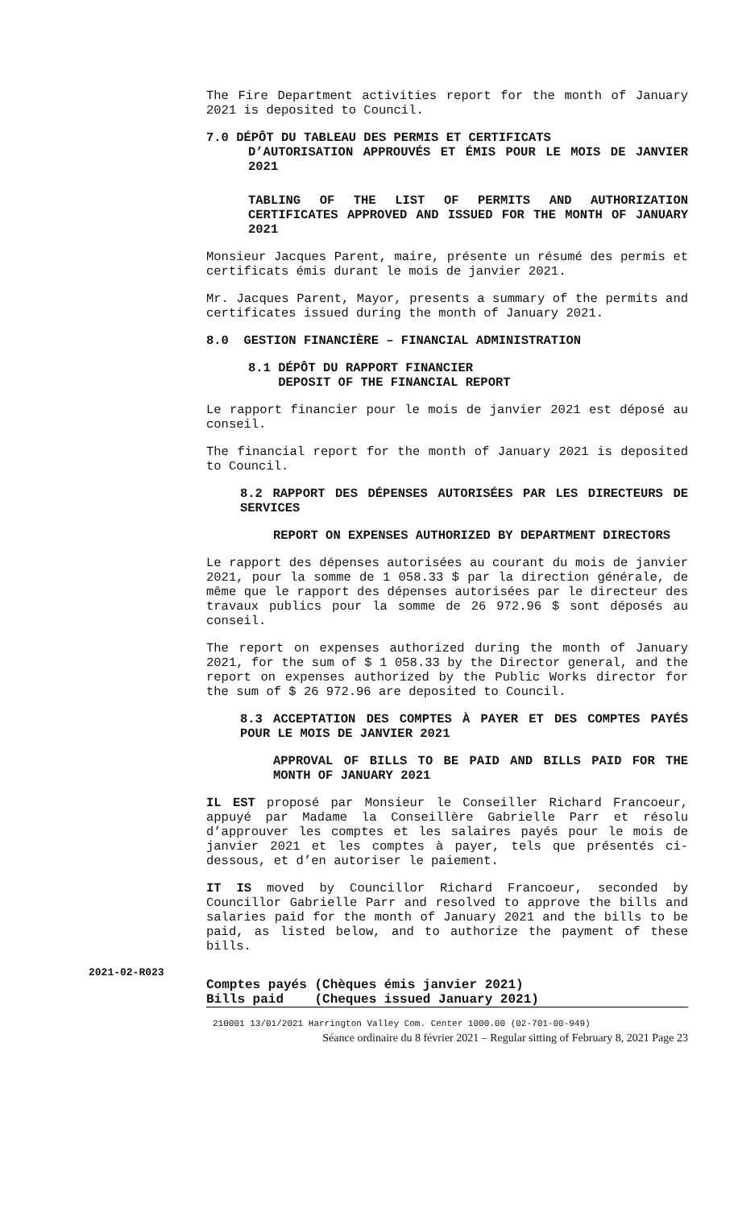The Fire Department activities report for the month of January 2021 is deposited to Council.
7.0 DÉPÔT DU TABLEAU DES PERMIS ET CERTIFICATS
D’AUTORISATION APPROUVÉS ET ÉMIS POUR LE MOIS DE JANVIER 2021
TABLING OF THE LIST OF PERMITS AND AUTHORIZATION CERTIFICATES APPROVED AND ISSUED FOR THE MONTH OF JANUARY 2021
Monsieur Jacques Parent, maire, présente un résumé des permis et certificats émis durant le mois de janvier 2021.
Mr. Jacques Parent, Mayor, presents a summary of the permits and certificates issued during the month of January 2021.
8.0 GESTION FINANCIÈRE – FINANCIAL ADMINISTRATION
8.1 DÉPÔT DU RAPPORT FINANCIER
DEPOSIT OF THE FINANCIAL REPORT
Le rapport financier pour le mois de janvier 2021 est déposé au conseil.
The financial report for the month of January 2021 is deposited to Council.
8.2 RAPPORT DES DÉPENSES AUTORISÉES PAR LES DIRECTEURS DE SERVICES
REPORT ON EXPENSES AUTHORIZED BY DEPARTMENT DIRECTORS
Le rapport des dépenses autorisées au courant du mois de janvier 2021, pour la somme de 1 058.33 $ par la direction générale, de même que le rapport des dépenses autorisées par le directeur des travaux publics pour la somme de 26 972.96 $ sont déposés au conseil.
The report on expenses authorized during the month of January 2021, for the sum of $ 1 058.33 by the Director general, and the report on expenses authorized by the Public Works director for the sum of $ 26 972.96 are deposited to Council.
8.3 ACCEPTATION DES COMPTES À PAYER ET DES COMPTES PAYÉS POUR LE MOIS DE JANVIER 2021
APPROVAL OF BILLS TO BE PAID AND BILLS PAID FOR THE MONTH OF JANUARY 2021
IL EST proposé par Monsieur le Conseiller Richard Francoeur, appuyé par Madame la Conseillère Gabrielle Parr et résolu d’approuver les comptes et les salaires payés pour le mois de janvier 2021 et les comptes à payer, tels que présentés ci-dessous, et d’en autoriser le paiement.
IT IS moved by Councillor Richard Francoeur, seconded by Councillor Gabrielle Parr and resolved to approve the bills and salaries paid for the month of January 2021 and the bills to be paid, as listed below, and to authorize the payment of these bills.
2021-02-R023
Comptes payés (Chèques émis janvier 2021)
Bills paid (Cheques issued January 2021)
210001 13/01/2021 Harrington Valley Com. Center 1000.00 (02-701-00-949)
Séance ordinaire du 8 février 2021 – Regular sitting of February 8, 2021 Page 23